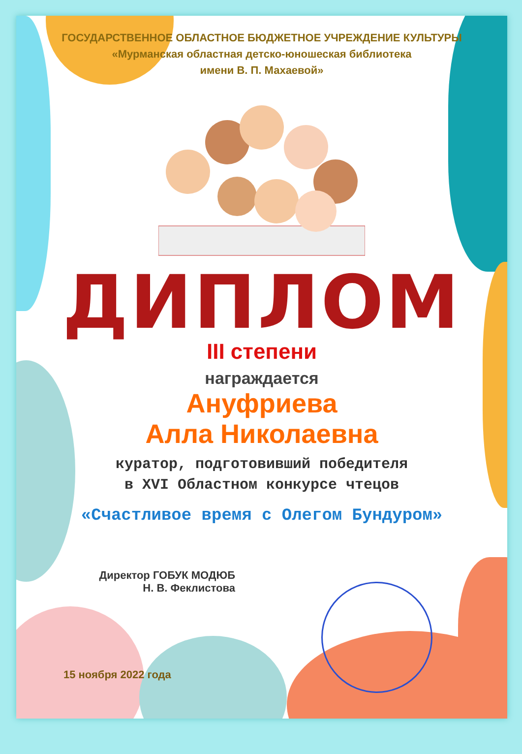ГОСУДАРСТВЕННОЕ ОБЛАСТНОЕ БЮДЖЕТНОЕ УЧРЕЖДЕНИЕ КУЛЬТУРЫ
«Мурманская областная детско-юношеская библиотека
имени В. П. Махаевой»
ДИПЛОМ
III степени
награждается
Ануфриева
Алла Николаевна
куратор, подготовивший победителя
в XVI Областном конкурсе чтецов
«Счастливое время с Олегом Бундуром»
Директор ГОБУК МОДЮБ
Н. В. Феклистова
15 ноября 2022 года